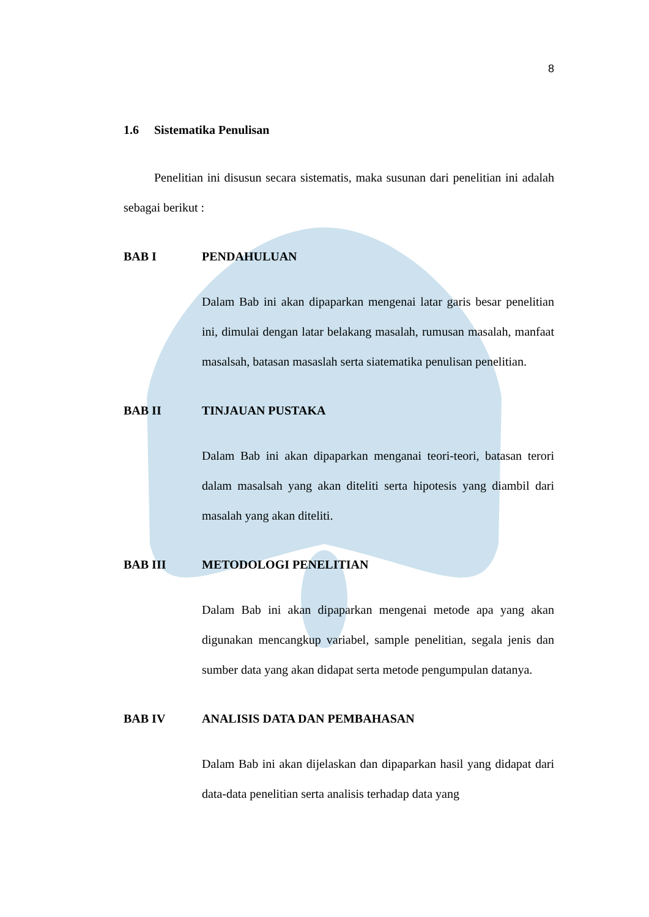8
1.6 Sistematika Penulisan
Penelitian ini disusun secara sistematis, maka susunan dari penelitian ini adalah sebagai berikut :
BAB I PENDAHULUAN
Dalam Bab ini akan dipaparkan mengenai latar garis besar penelitian ini, dimulai dengan latar belakang masalah, rumusan masalah, manfaat masalsah, batasan masaslah serta siatematika penulisan penelitian.
BAB II TINJAUAN PUSTAKA
Dalam Bab ini akan dipaparkan menganai teori-teori, batasan terori dalam masalsah yang akan diteliti serta hipotesis yang diambil dari masalah yang akan diteliti.
BAB III METODOLOGI PENELITIAN
Dalam Bab ini akan dipaparkan mengenai metode apa yang akan digunakan mencangkup variabel, sample penelitian, segala jenis dan sumber data yang akan didapat serta metode pengumpulan datanya.
BAB IV ANALISIS DATA DAN PEMBAHASAN
Dalam Bab ini akan dijelaskan dan dipaparkan hasil yang didapat dari data-data penelitian serta analisis terhadap data yang